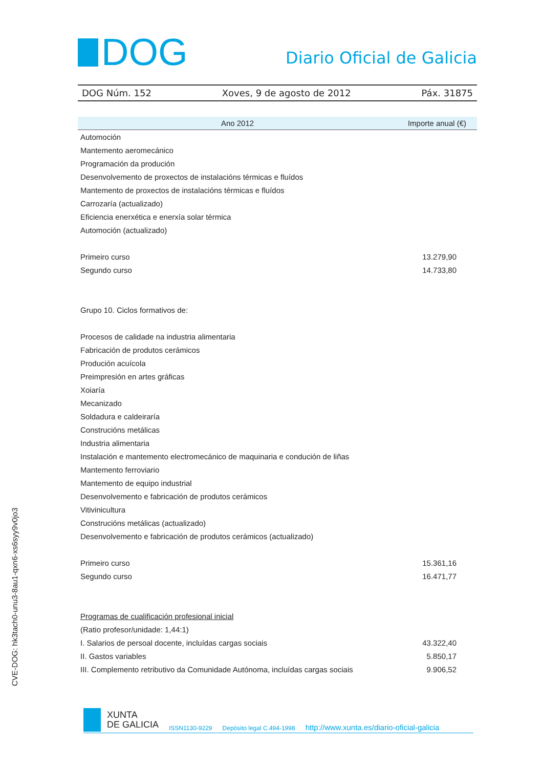DOG
Diario Oficial de Galicia
DOG Núm. 152 Xoves, 9 de agosto de 2012 Páx. 31875
| Ano 2012 | Importe anual (€) |
| --- | --- |
| Automoción | |
| Mantemento aeromecánico | |
| Programación da produción | |
| Desenvolvemento de proxectos de instalacións térmicas e fluídos | |
| Mantemento de proxectos de instalacións térmicas e fluídos | |
| Carrozaría (actualizado) | |
| Eficiencia enerxética e enerxía solar térmica | |
| Automoción (actualizado) | |
| Primeiro curso | 13.279,90 |
| Segundo curso | 14.733,80 |
| Grupo 10. Ciclos formativos de: | |
| Procesos de calidade na industria alimentaria | |
| Fabricación de produtos cerámicos | |
| Produción acuícola | |
| Preimpresión en artes gráficas | |
| Xoiaría | |
| Mecanizado | |
| Soldadura e caldeiraría | |
| Construcións metálicas | |
| Industria alimentaria | |
| Instalación e mantemento electromecánico de maquinaria e condución de liñas | |
| Mantemento ferroviario | |
| Mantemento de equipo industrial | |
| Desenvolvemento e fabricación de produtos cerámicos | |
| Vitivinicultura | |
| Construcións metálicas (actualizado) | |
| Desenvolvemento e fabricación de produtos cerámicos (actualizado) | |
| Primeiro curso | 15.361,16 |
| Segundo curso | 16.471,77 |
| Programas de cualificación profesional inicial | |
| (Ratio profesor/unidade: 1,44:1) | |
| I. Salarios de persoal docente, incluídas cargas sociais | 43.322,40 |
| II. Gastos variables | 5.850,17 |
| III. Complemento retributivo da Comunidade Autónoma, incluídas cargas sociais | 9.906,52 |
CVE-DOG: hk3tach0-unu3-8au1-qxn6-xs6syy9v0jo3
XUNTA
DE GALICIA
ISSN1130-9229 Depósito legal C.494-1998 http://www.xunta.es/diario-oficial-galicia